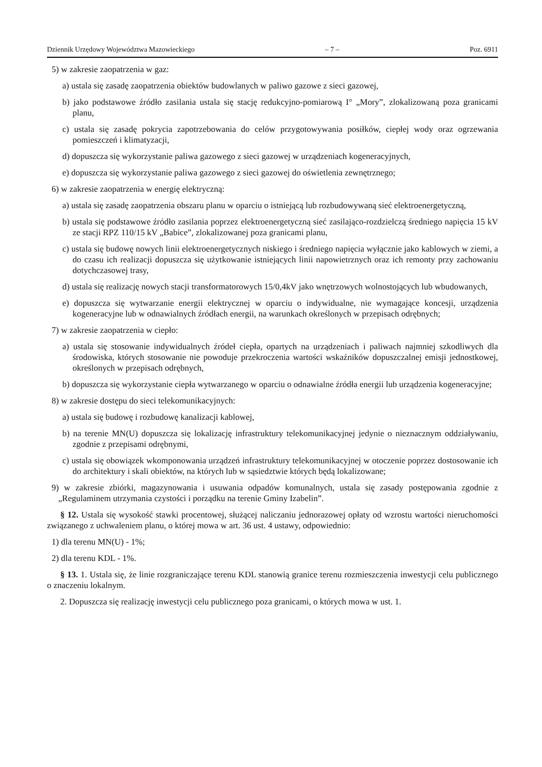Dziennik Urzędowy Województwa Mazowieckiego – 7 – Poz. 6911
5) w zakresie zaopatrzenia w gaz:
a) ustala się zasadę zaopatrzenia obiektów budowlanych w paliwo gazowe z sieci gazowej,
b) jako podstawowe źródło zasilania ustala się stację redukcyjno-pomiarową I° „Mory”, zlokalizowaną poza granicami planu,
c) ustala się zasadę pokrycia zapotrzebowania do celów przygotowywania posiłków, ciepłej wody oraz ogrzewania pomieszczeń i klimatyzacji,
d) dopuszcza się wykorzystanie paliwa gazowego z sieci gazowej w urządzeniach kogeneracyjnych,
e) dopuszcza się wykorzystanie paliwa gazowego z sieci gazowej do oświetlenia zewnętrznego;
6) w zakresie zaopatrzenia w energię elektryczną:
a) ustala się zasadę zaopatrzenia obszaru planu w oparciu o istniejącą lub rozbudowywaną sieć elektroenergetyczną,
b) ustala się podstawowe źródło zasilania poprzez elektroenergetyczną sieć zasilająco-rozdzielczą średniego napięcia 15 kV ze stacji RPZ 110/15 kV „Babice”, zlokalizowanej poza granicami planu,
c) ustala się budowę nowych linii elektroenergetycznych niskiego i średniego napięcia wyłącznie jako kablowych w ziemi, a do czasu ich realizacji dopuszcza się użytkowanie istniejących linii napowietrznych oraz ich remonty przy zachowaniu dotychczasowej trasy,
d) ustala się realizację nowych stacji transformatorowych 15/0,4kV jako wnętrzowych wolnostojących lub wbudowanych,
e) dopuszcza się wytwarzanie energii elektrycznej w oparciu o indywidualne, nie wymagające koncesji, urządzenia kogeneracyjne lub w odnawialnych źródłach energii, na warunkach określonych w przepisach odrębnych;
7) w zakresie zaopatrzenia w ciepło:
a) ustala się stosowanie indywidualnych źródeł ciepła, opartych na urządzeniach i paliwach najmniej szkodliwych dla środowiska, których stosowanie nie powoduje przekroczenia wartości wskaźników dopuszczalnej emisji jednostkowej, określonych w przepisach odrębnych,
b) dopuszcza się wykorzystanie ciepła wytwarzanego w oparciu o odnawialne źródła energii lub urządzenia kogeneracyjne;
8) w zakresie dostępu do sieci telekomunikacyjnych:
a) ustala się budowę i rozbudowę kanalizacji kablowej,
b) na terenie MN(U) dopuszcza się lokalizację infrastruktury telekomunikacyjnej jedynie o nieznacznym oddziaływaniu, zgodnie z przepisami odrębnymi,
c) ustala się obowiązek wkomponowania urządzeń infrastruktury telekomunikacyjnej w otoczenie poprzez dostosowanie ich do architektury i skali obiektów, na których lub w sąsiedztwie których będą lokalizowane;
9) w zakresie zbiórki, magazynowania i usuwania odpadów komunalnych, ustala się zasady postępowania zgodnie z „Regulaminem utrzymania czystości i porządku na terenie Gminy Izabelin”.
§ 12. Ustala się wysokość stawki procentowej, służącej naliczaniu jednorazowej opłaty od wzrostu wartości nieruchomości związanego z uchwaleniem planu, o której mowa w art. 36 ust. 4 ustawy, odpowiednio:
1) dla terenu MN(U) - 1%;
2) dla terenu KDL - 1%.
§ 13. 1. Ustala się, że linie rozgraniczające terenu KDL stanowią granice terenu rozmieszczenia inwestycji celu publicznego o znaczeniu lokalnym.
2. Dopuszcza się realizację inwestycji celu publicznego poza granicami, o których mowa w ust. 1.